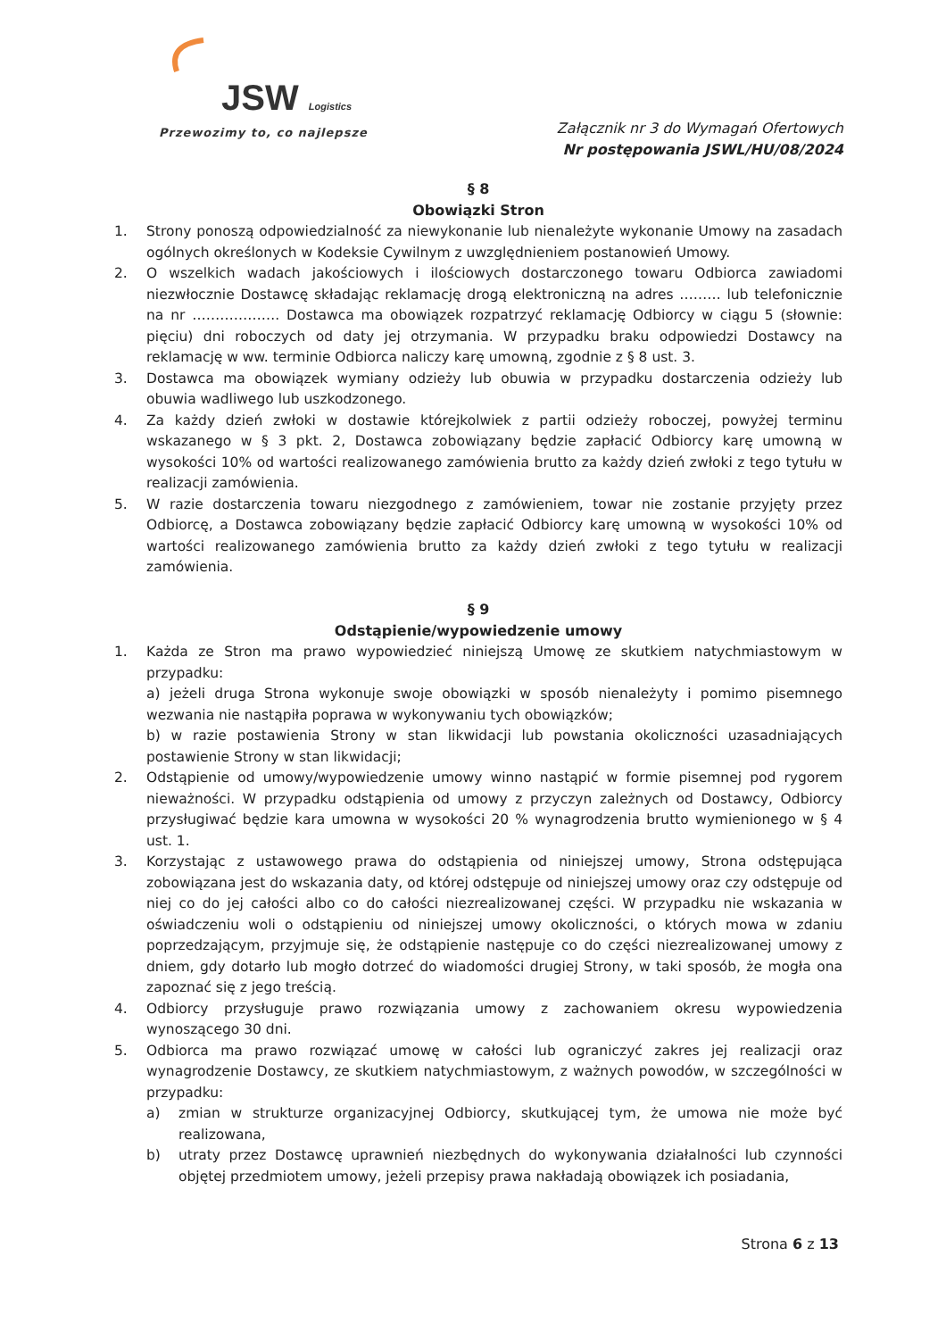JSW Logistics
Przewozimy to, co najlepsze
Załącznik nr 3 do Wymagań Ofertowych
Nr postępowania JSWL/HU/08/2024
§ 8
Obowiązki Stron
1. Strony ponoszą odpowiedzialność za niewykonanie lub nienależyte wykonanie Umowy na zasadach ogólnych określonych w Kodeksie Cywilnym z uwzględnieniem postanowień Umowy.
2. O wszelkich wadach jakościowych i ilościowych dostarczonego towaru Odbiorca zawiadomi niezwłocznie Dostawcę składając reklamację drogą elektroniczną na adres ……… lub telefonicznie na nr ………………. Dostawca ma obowiązek rozpatrzyć reklamację Odbiorcy w ciągu 5 (słownie: pięciu) dni roboczych od daty jej otrzymania. W przypadku braku odpowiedzi Dostawcy na reklamację w ww. terminie Odbiorca naliczy karę umowną, zgodnie z § 8 ust. 3.
3. Dostawca ma obowiązek wymiany odzieży lub obuwia w przypadku dostarczenia odzieży lub obuwia wadliwego lub uszkodzonego.
4. Za każdy dzień zwłoki w dostawie którejkolwiek z partii odzieży roboczej, powyżej terminu wskazanego w § 3 pkt. 2, Dostawca zobowiązany będzie zapłacić Odbiorcy karę umowną w wysokości 10% od wartości realizowanego zamówienia brutto za każdy dzień zwłoki z tego tytułu w realizacji zamówienia.
5. W razie dostarczenia towaru niezgodnego z zamówieniem, towar nie zostanie przyjęty przez Odbiorcę, a Dostawca zobowiązany będzie zapłacić Odbiorcy karę umowną w wysokości 10% od wartości realizowanego zamówienia brutto za każdy dzień zwłoki z tego tytułu w realizacji zamówienia.
§ 9
Odstąpienie/wypowiedzenie umowy
1. Każda ze Stron ma prawo wypowiedzieć niniejszą Umowę ze skutkiem natychmiastowym w przypadku:
a) jeżeli druga Strona wykonuje swoje obowiązki w sposób nienależyty i pomimo pisemnego wezwania nie nastąpiła poprawa w wykonywaniu tych obowiązków;
b) w razie postawienia Strony w stan likwidacji lub powstania okoliczności uzasadniających postawienie Strony w stan likwidacji;
2. Odstąpienie od umowy/wypowiedzenie umowy winno nastąpić w formie pisemnej pod rygorem nieważności. W przypadku odstąpienia od umowy z przyczyn zależnych od Dostawcy, Odbiorcy przysługiwać będzie kara umowna w wysokości 20 % wynagrodzenia brutto wymienionego w § 4 ust. 1.
3. Korzystając z ustawowego prawa do odstąpienia od niniejszej umowy, Strona odstępująca zobowiązana jest do wskazania daty, od której odstępuje od niniejszej umowy oraz czy odstępuje od niej co do jej całości albo co do całości niezrealizowanej części. W przypadku nie wskazania w oświadczeniu woli o odstąpieniu od niniejszej umowy okoliczności, o których mowa w zdaniu poprzedzającym, przyjmuje się, że odstąpienie następuje co do części niezrealizowanej umowy z dniem, gdy dotarło lub mogło dotrzeć do wiadomości drugiej Strony, w taki sposób, że mogła ona zapoznać się z jego treścią.
4. Odbiorcy przysługuje prawo rozwiązania umowy z zachowaniem okresu wypowiedzenia wynoszącego 30 dni.
5. Odbiorca ma prawo rozwiązać umowę w całości lub ograniczyć zakres jej realizacji oraz wynagrodzenie Dostawcy, ze skutkiem natychmiastowym, z ważnych powodów, w szczególności w przypadku:
a) zmian w strukturze organizacyjnej Odbiorcy, skutkującej tym, że umowa nie może być realizowana,
b) utraty przez Dostawcę uprawnień niezbędnych do wykonywania działalności lub czynności objętej przedmiotem umowy, jeżeli przepisy prawa nakładają obowiązek ich posiadania,
Strona 6 z 13